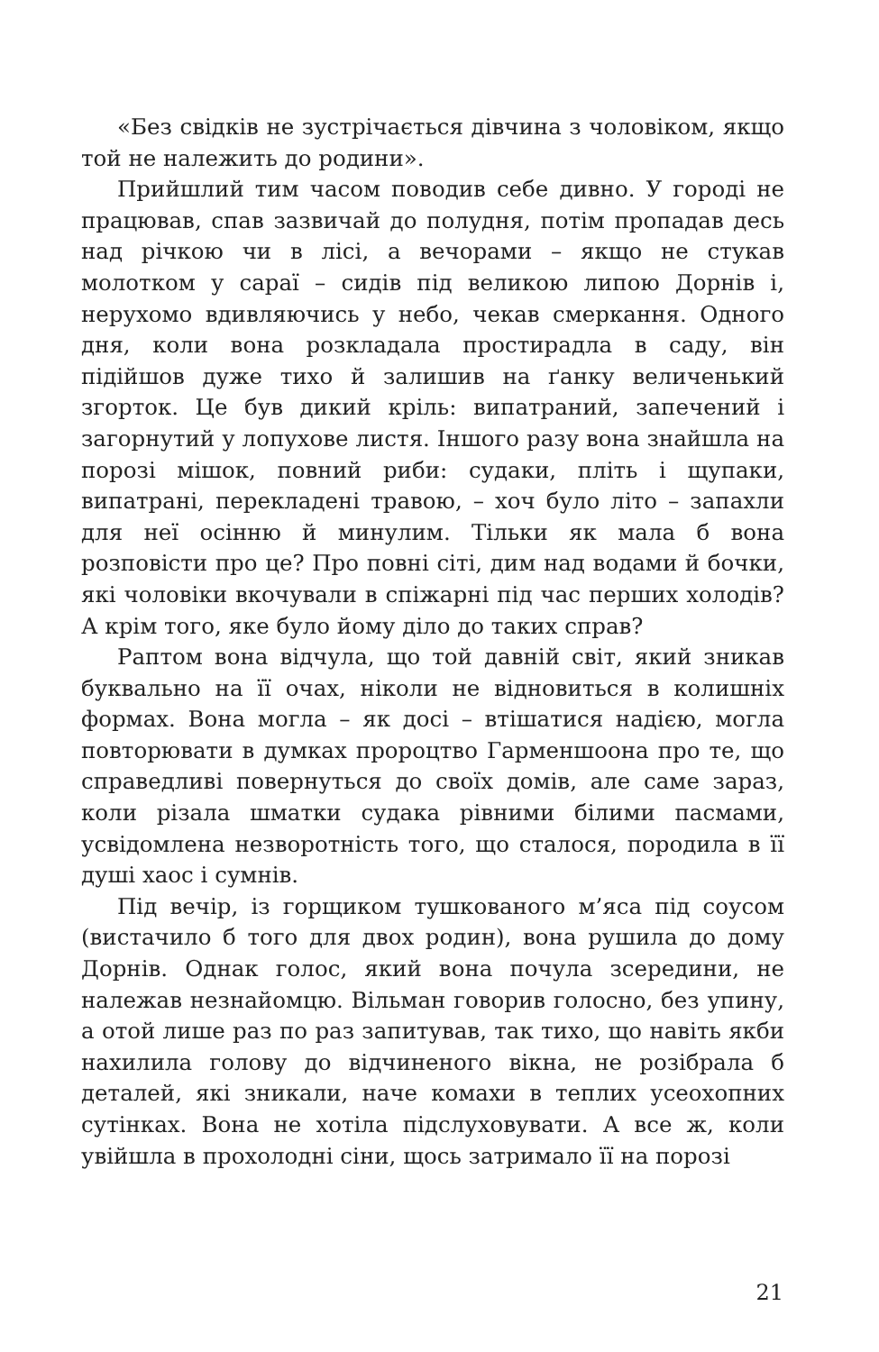«Без свідків не зустрічається дівчина з чоловіком, якщо той не належить до родини».
Прийшлий тим часом поводив себе дивно. У городі не працював, спав зазвичай до полудня, потім пропадав десь над річкою чи в лісі, а вечорами – якщо не стукав молотком у сараї – сидів під великою липою Дорнів і, нерухомо вдивляючись у небо, чекав смеркання. Одного дня, коли вона розкладала простирадла в саду, він підійшов дуже тихо й залишив на ґанку величенький згорток. Це був дикий кріль: випатраний, запечений і загорнутий у лопухове листя. Іншого разу вона знайшла на порозі мішок, повний риби: судаки, пліть і щупаки, випатрані, перекладені травою, – хоч було літо – запахли для неї осінню й минулим. Тільки як мала б вона розповісти про це? Про повні сіті, дим над водами й бочки, які чоловіки вкочували в спіжарні під час перших холодів? А крім того, яке було йому діло до таких справ?
Раптом вона відчула, що той давній світ, який зникав буквально на її очах, ніколи не відновиться в колишніх формах. Вона могла – як досі – втішатися надією, могла повторювати в думках пророцтво Гарменшоона про те, що справедливі повернуться до своїх домів, але саме зараз, коли різала шматки судака рівними білими пасмами, усвідомлена незворотність того, що сталося, породила в її душі хаос і сумнів.
Під вечір, із горщиком тушкованого м’яса під соусом (вистачило б того для двох родин), вона рушила до дому Дорнів. Однак голос, який вона почула зсередини, не належав незнайомцю. Вільман говорив голосно, без упину, а отой лише раз по раз запитував, так тихо, що навіть якби нахилила голову до відчиненого вікна, не розібрала б деталей, які зникали, наче комахи в теплих усеохопних сутінках. Вона не хотіла підслуховувати. А все ж, коли увійшла в прохолодні сіни, щось затримало її на порозі
21